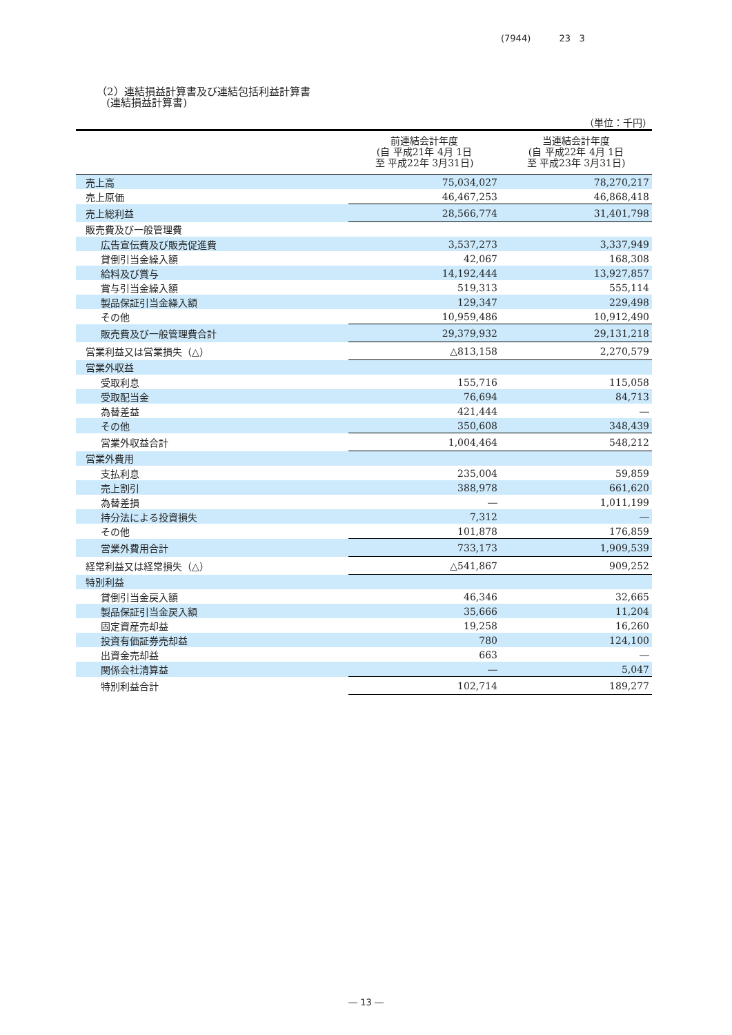(7944) 23 3
（2）連結損益計算書及び連結包括利益計算書
(連結損益計算書)
（単位：千円）
| | 前連結会計年度 (自 平成21年 4月 1日 至 平成22年 3月31日) | 当連結会計年度 (自 平成22年 4月 1日 至 平成23年 3月31日) |
| --- | --- | --- |
| 売上高 | 75,034,027 | 78,270,217 |
| 売上原価 | 46,467,253 | 46,868,418 |
| 売上総利益 | 28,566,774 | 31,401,798 |
| 販売費及び一般管理費 | | |
| 広告宣伝費及び販売促進費 | 3,537,273 | 3,337,949 |
| 貸倒引当金繰入額 | 42,067 | 168,308 |
| 給料及び賞与 | 14,192,444 | 13,927,857 |
| 賞与引当金繰入額 | 519,313 | 555,114 |
| 製品保証引当金繰入額 | 129,347 | 229,498 |
| その他 | 10,959,486 | 10,912,490 |
| 販売費及び一般管理費合計 | 29,379,932 | 29,131,218 |
| 営業利益又は営業損失（△） | △813,158 | 2,270,579 |
| 営業外収益 | | |
| 受取利息 | 155,716 | 115,058 |
| 受取配当金 | 76,694 | 84,713 |
| 為替差益 | 421,444 | ― |
| その他 | 350,608 | 348,439 |
| 営業外収益合計 | 1,004,464 | 548,212 |
| 営業外費用 | | |
| 支払利息 | 235,004 | 59,859 |
| 売上割引 | 388,978 | 661,620 |
| 為替差損 | ― | 1,011,199 |
| 持分法による投資損失 | 7,312 | ― |
| その他 | 101,878 | 176,859 |
| 営業外費用合計 | 733,173 | 1,909,539 |
| 経常利益又は経常損失（△） | △541,867 | 909,252 |
| 特別利益 | | |
| 貸倒引当金戻入額 | 46,346 | 32,665 |
| 製品保証引当金戻入額 | 35,666 | 11,204 |
| 固定資産売却益 | 19,258 | 16,260 |
| 投資有価証券売却益 | 780 | 124,100 |
| 出資金売却益 | 663 | ― |
| 関係会社清算益 | ― | 5,047 |
| 特別利益合計 | 102,714 | 189,277 |
― 13 ―